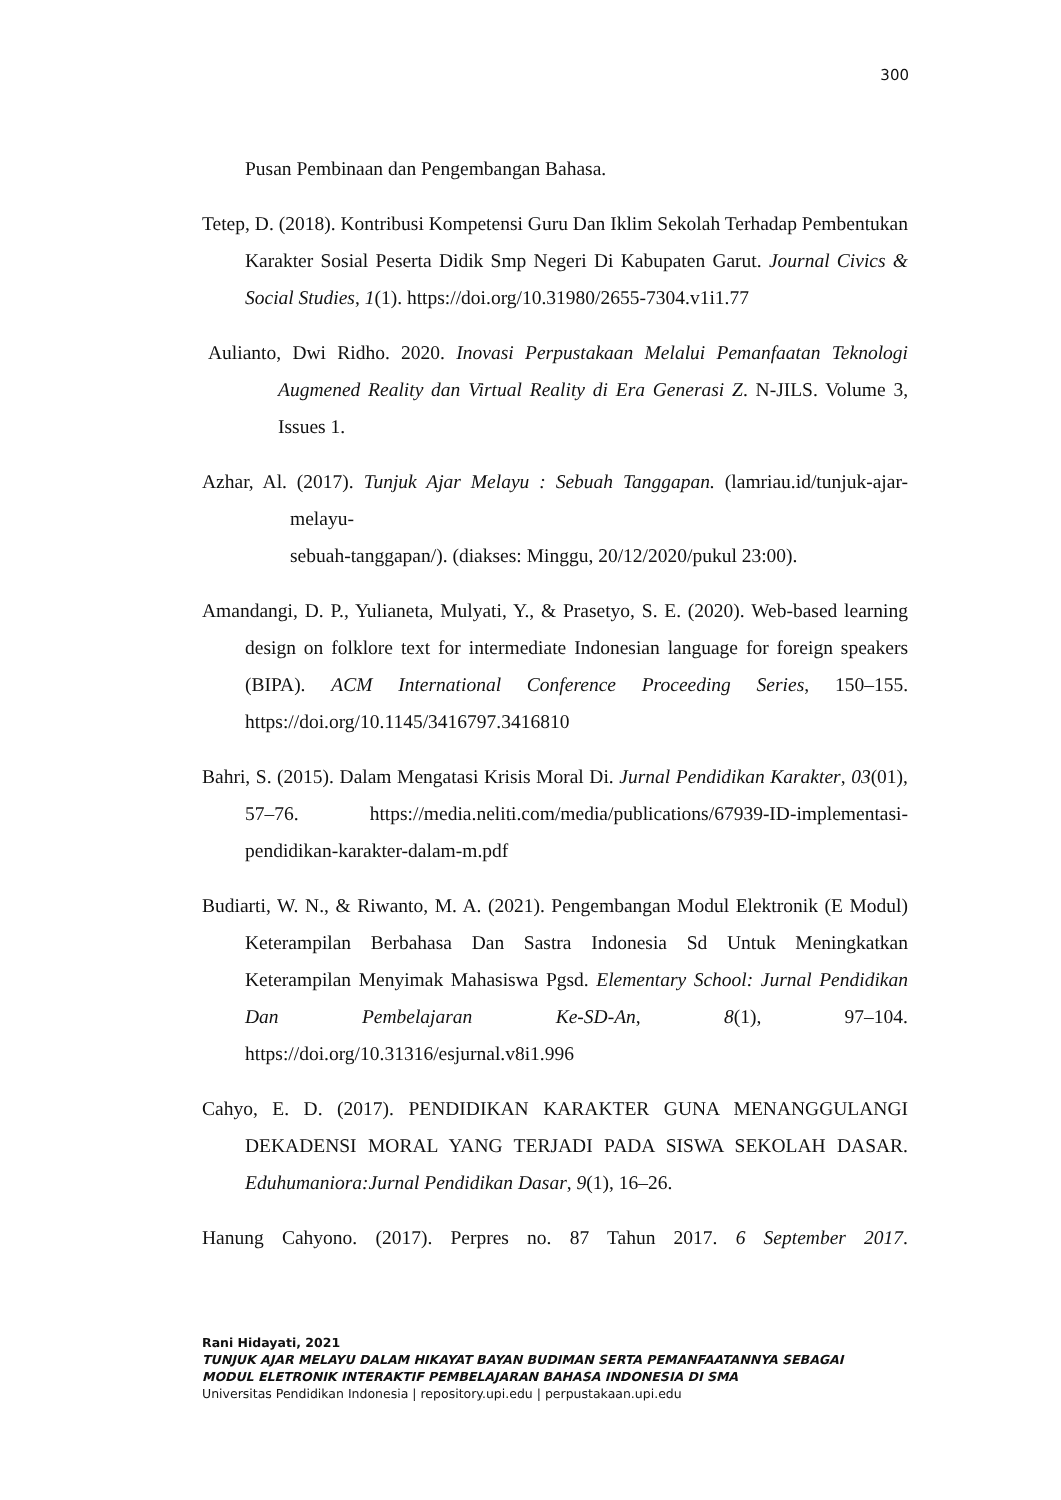300
Pusan Pembinaan dan Pengembangan Bahasa.
Tetep, D. (2018). Kontribusi Kompetensi Guru Dan Iklim Sekolah Terhadap Pembentukan Karakter Sosial Peserta Didik Smp Negeri Di Kabupaten Garut. Journal Civics & Social Studies, 1(1). https://doi.org/10.31980/2655-7304.v1i1.77
Aulianto, Dwi Ridho. 2020. Inovasi Perpustakaan Melalui Pemanfaatan Teknologi Augmened Reality dan Virtual Reality di Era Generasi Z. N-JILS. Volume 3, Issues 1.
Azhar, Al. (2017). Tunjuk Ajar Melayu : Sebuah Tanggapan. (lamriau.id/tunjuk-ajar-melayu-
sebuah-tanggapan/). (diakses: Minggu, 20/12/2020/pukul 23:00).
Amandangi, D. P., Yulianeta, Mulyati, Y., & Prasetyo, S. E. (2020). Web-based learning design on folklore text for intermediate Indonesian language for foreign speakers (BIPA). ACM International Conference Proceeding Series, 150–155. https://doi.org/10.1145/3416797.3416810
Bahri, S. (2015). Dalam Mengatasi Krisis Moral Di. Jurnal Pendidikan Karakter, 03(01), 57–76. https://media.neliti.com/media/publications/67939-ID-implementasi-pendidikan-karakter-dalam-m.pdf
Budiarti, W. N., & Riwanto, M. A. (2021). Pengembangan Modul Elektronik (E Modul) Keterampilan Berbahasa Dan Sastra Indonesia Sd Untuk Meningkatkan Keterampilan Menyimak Mahasiswa Pgsd. Elementary School: Jurnal Pendidikan Dan Pembelajaran Ke-SD-An, 8(1), 97–104. https://doi.org/10.31316/esjurnal.v8i1.996
Cahyo, E. D. (2017). PENDIDIKAN KARAKTER GUNA MENANGGULANGI DEKADENSI MORAL YANG TERJADI PADA SISWA SEKOLAH DASAR. Eduhumaniora:Jurnal Pendidikan Dasar, 9(1), 16–26.
Hanung Cahyono. (2017). Perpres no. 87 Tahun 2017. 6 September 2017.
Rani Hidayati, 2021
TUNJUK AJAR MELAYU DALAM HIKAYAT BAYAN BUDIMAN SERTA PEMANFAATANNYA SEBAGAI
MODUL ELETRONIK INTERAKTIF PEMBELAJARAN BAHASA INDONESIA DI SMA
Universitas Pendidikan Indonesia | repository.upi.edu | perpustakaan.upi.edu